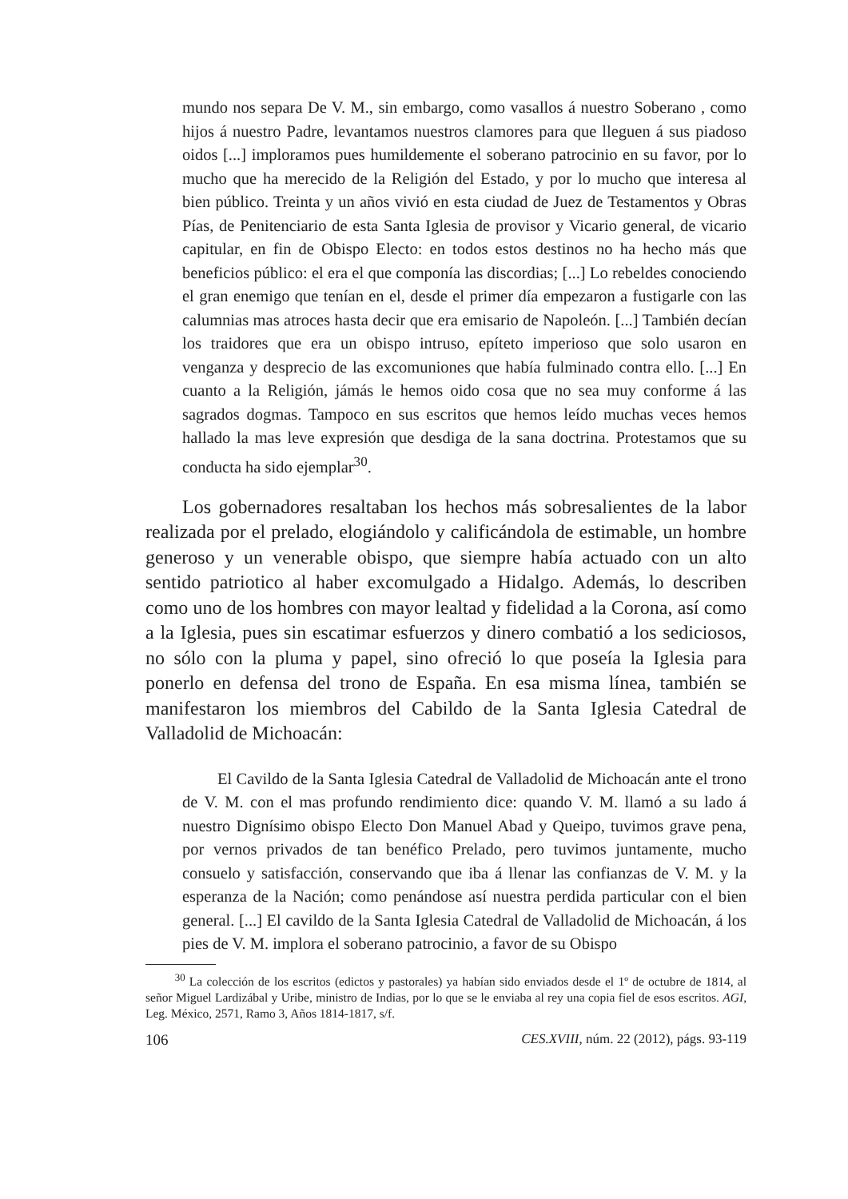mundo nos separa De V. M., sin embargo, como vasallos á nuestro Soberano , como hijos á nuestro Padre, levantamos nuestros clamores para que lleguen á sus piadoso oidos [...] imploramos pues humildemente el soberano patrocinio en su favor, por lo mucho que ha merecido de la Religión del Estado, y por lo mucho que interesa al bien público. Treinta y un años vivió en esta ciudad de Juez de Testamentos y Obras Pías, de Penitenciario de esta Santa Iglesia de provisor y Vicario general, de vicario capitular, en fin de Obispo Electo: en todos estos destinos no ha hecho más que beneficios público: el era el que componía las discordias; [...] Lo rebeldes conociendo el gran enemigo que tenían en el, desde el primer día empezaron a fustigarle con las calumnias mas atroces hasta decir que era emisario de Napoleón. [...] También decían los traidores que era un obispo intruso, epíteto imperioso que solo usaron en venganza y desprecio de las excomuniones que había fulminado contra ello. [...] En cuanto a la Religión, jámás le hemos oido cosa que no sea muy conforme á las sagrados dogmas. Tampoco en sus escritos que hemos leído muchas veces hemos hallado la mas leve expresión que desdiga de la sana doctrina. Protestamos que su conducta ha sido ejemplar<sup>30</sup>.
Los gobernadores resaltaban los hechos más sobresalientes de la labor realizada por el prelado, elogiándolo y calificándola de estimable, un hombre generoso y un venerable obispo, que siempre había actuado con un alto sentido patriotico al haber excomulgado a Hidalgo. Además, lo describen como uno de los hombres con mayor lealtad y fidelidad a la Corona, así como a la Iglesia, pues sin escatimar esfuerzos y dinero combatió a los sediciosos, no sólo con la pluma y papel, sino ofreció lo que poseía la Iglesia para ponerlo en defensa del trono de España. En esa misma línea, también se manifestaron los miembros del Cabildo de la Santa Iglesia Catedral de Valladolid de Michoacán:
El Cavildo de la Santa Iglesia Catedral de Valladolid de Michoacán ante el trono de V. M. con el mas profundo rendimiento dice: quando V. M. llamó a su lado á nuestro Dignísimo obispo Electo Don Manuel Abad y Queipo, tuvimos grave pena, por vernos privados de tan benéfico Prelado, pero tuvimos juntamente, mucho consuelo y satisfacción, conservando que iba á llenar las confianzas de V. M. y la esperanza de la Nación; como penándose así nuestra perdida particular con el bien general. [...] El cavildo de la Santa Iglesia Catedral de Valladolid de Michoacán, á los pies de V. M. implora el soberano patrocinio, a favor de su Obispo
<sup>30</sup> La colección de los escritos (edictos y pastorales) ya habían sido enviados desde el 1º de octubre de 1814, al señor Miguel Lardizábal y Uribe, ministro de Indias, por lo que se le enviaba al rey una copia fiel de esos escritos. AGI, Leg. México, 2571, Ramo 3, Años 1814-1817, s/f.
106 CES.XVIII, núm. 22 (2012), págs. 93-119